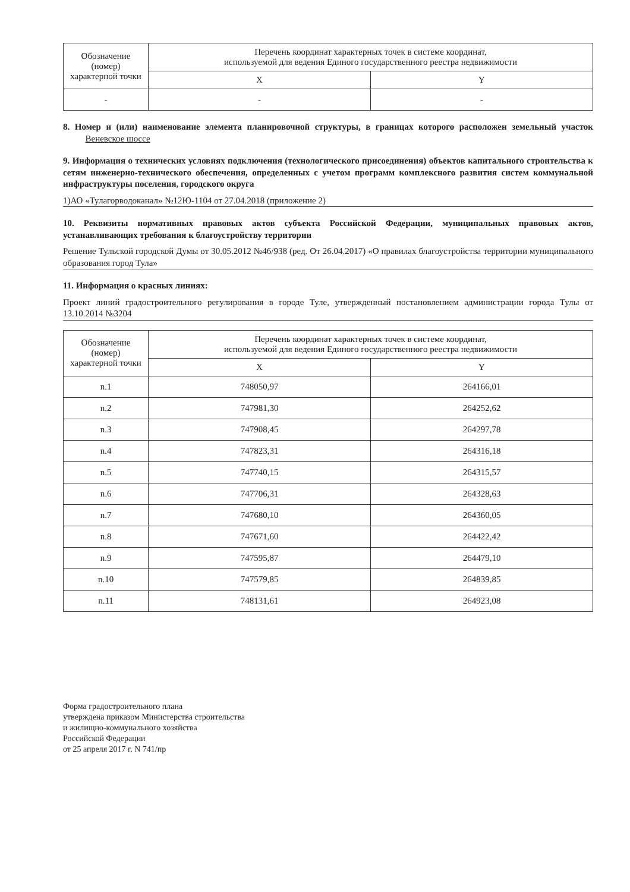| Обозначение (номер) характерной точки | Перечень координат характерных точек в системе координат, используемой для ведения Единого государственного реестра недвижимости | |
| --- | --- | --- |
| | X | Y |
| - | - | - |
8. Номер и (или) наименование элемента планировочной структуры, в границах которого расположен земельный участок Веневское шоссе
9. Информация о технических условиях подключения (технологического присоединения) объектов капитального строительства к сетям инженерно-технического обеспечения, определенных с учетом программ комплексного развития систем коммунальной инфраструктуры поселения, городского округа
1)АО «Тулагорводоканал» №12Ю-1104 от 27.04.2018 (приложение 2)
10. Реквизиты нормативных правовых актов субъекта Российской Федерации, муниципальных правовых актов, устанавливающих требования к благоустройству территории
Решение Тульской городской Думы от 30.05.2012 №46/938 (ред. От 26.04.2017) «О правилах благоустройства территории муниципального образования город Тула»
11. Информация о красных линиях:
Проект линий градостроительного регулирования в городе Туле, утвержденный постановлением администрации города Тулы от 13.10.2014 №3204
| Обозначение (номер) характерной точки | Перечень координат характерных точек в системе координат, используемой для ведения Единого государственного реестра недвижимости | |
| --- | --- | --- |
| | X | Y |
| n.1 | 748050,97 | 264166,01 |
| n.2 | 747981,30 | 264252,62 |
| n.3 | 747908,45 | 264297,78 |
| n.4 | 747823,31 | 264316,18 |
| n.5 | 747740,15 | 264315,57 |
| n.6 | 747706,31 | 264328,63 |
| n.7 | 747680,10 | 264360,05 |
| n.8 | 747671,60 | 264422,42 |
| n.9 | 747595,87 | 264479,10 |
| n.10 | 747579,85 | 264839,85 |
| n.11 | 748131,61 | 264923,08 |
Форма градостроительного плана
утверждена приказом Министерства строительства
и жилищно-коммунального хозяйства
Российской Федерации
от 25 апреля 2017 г. N 741/пр